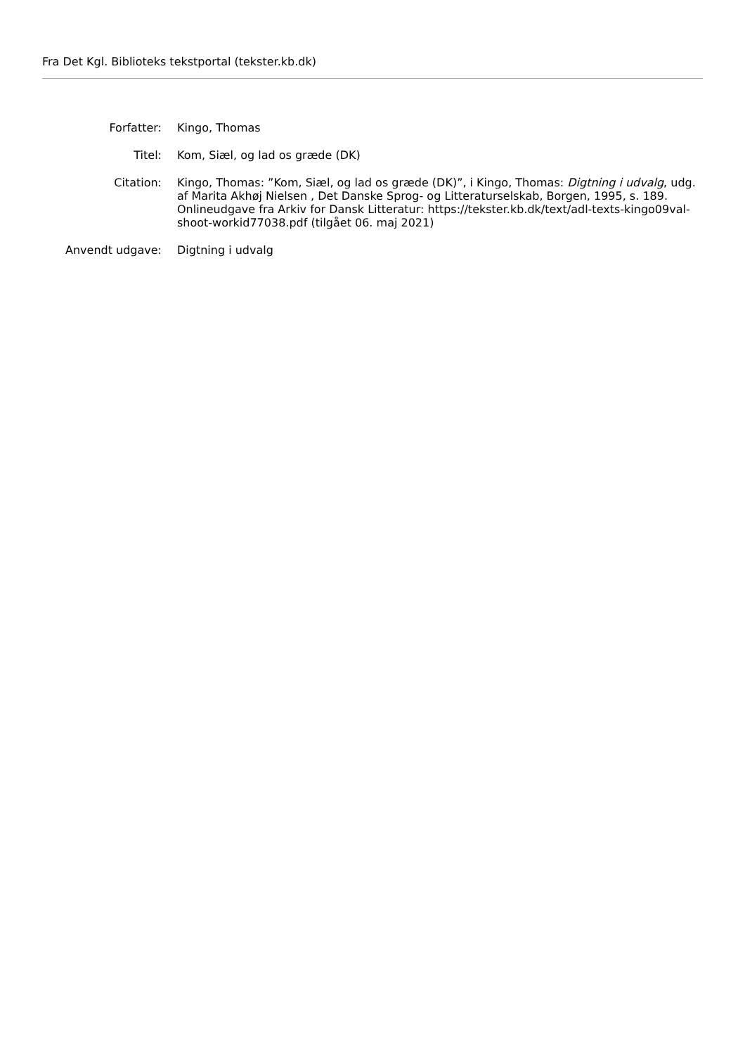Fra Det Kgl. Biblioteks tekstportal (tekster.kb.dk)
| Forfatter: | Kingo, Thomas |
| Titel: | Kom, Siæl, og lad os græde (DK) |
| Citation: | Kingo, Thomas: ”Kom, Siæl, og lad os græde (DK)”, i Kingo, Thomas: Digtning i udvalg , udg. af Marita Akhøj Nielsen , Det Danske Sprog- og Litteraturselskab, Borgen, 1995, s. 189. Onlineudgave fra Arkiv for Dansk Litteratur: https://tekster.kb.dk/text/adl-texts-kingo09val-shoot-workid77038.pdf (tilgået 06. maj 2021) |
| Anvendt udgave: | Digtning i udvalg |